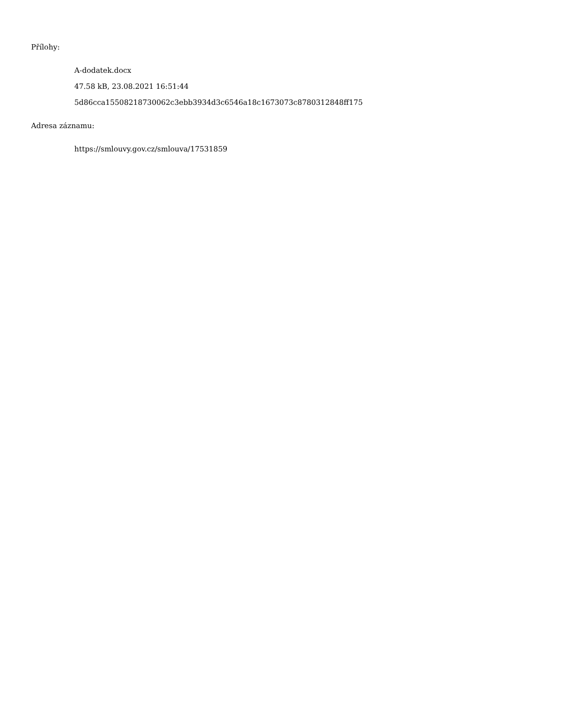Přílohy:
A-dodatek.docx
47.58 kB, 23.08.2021 16:51:44
5d86cca15508218730062c3ebb3934d3c6546a18c1673073c8780312848ff175
Adresa záznamu:
https://smlouvy.gov.cz/smlouva/17531859